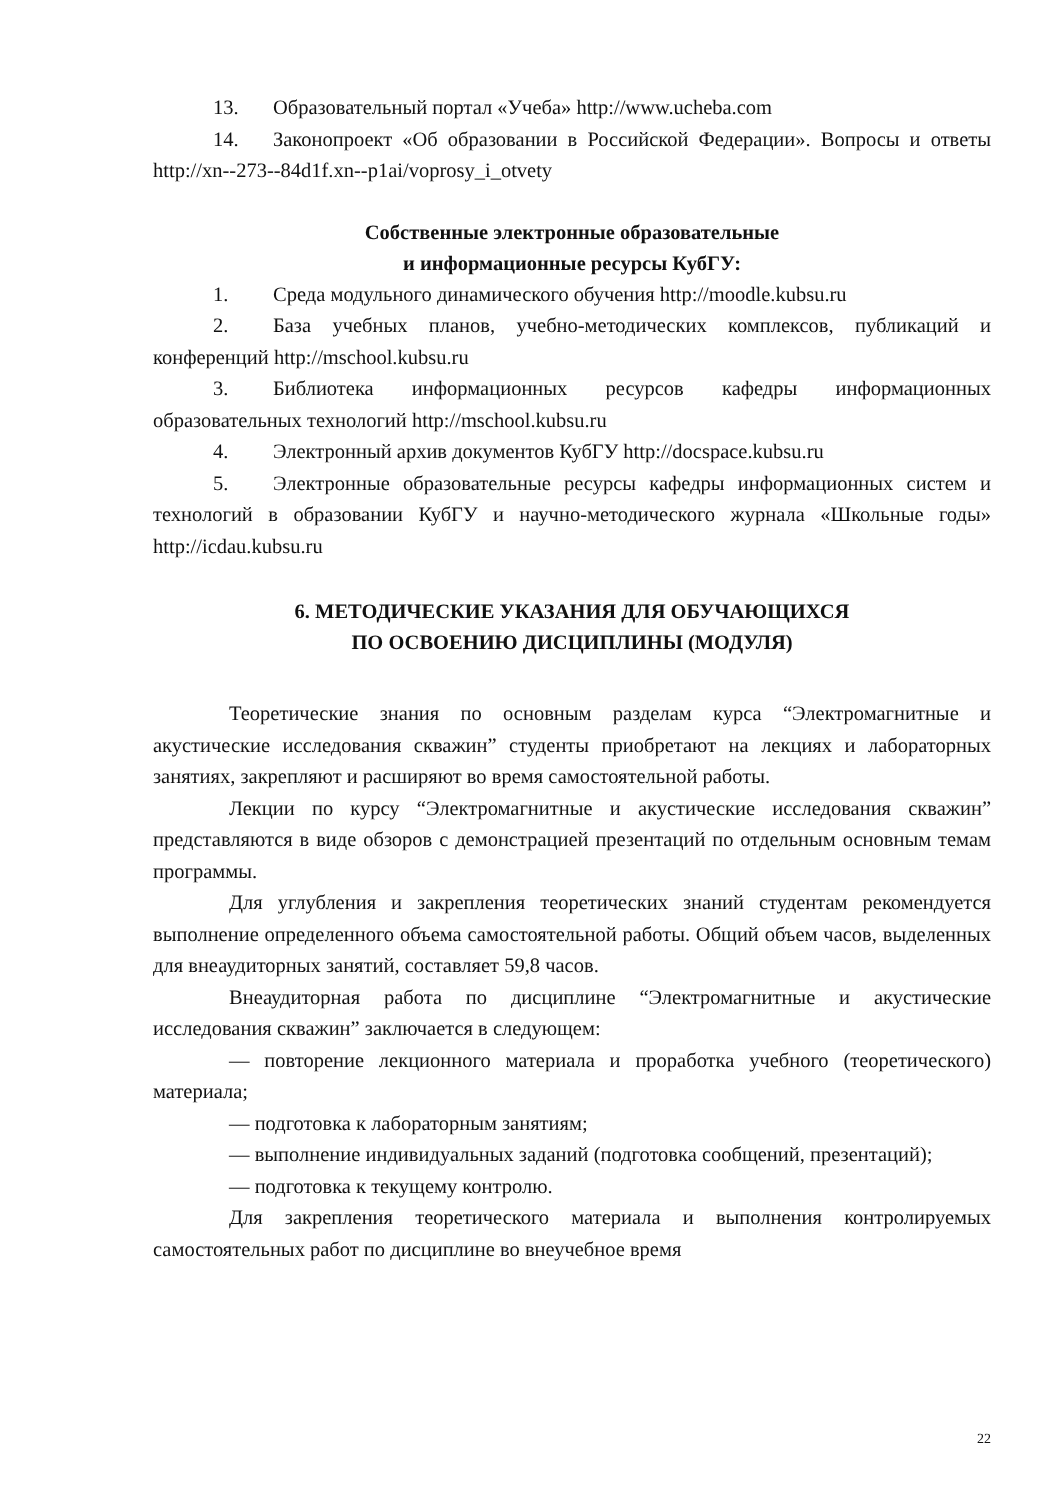13. Образовательный портал «Учеба» http://www.ucheba.com
14. Законопроект «Об образовании в Российской Федерации». Вопросы и ответы http://xn--273--84d1f.xn--p1ai/voprosy_i_otvety
Собственные электронные образовательные
и информационные ресурсы КубГУ:
1. Среда модульного динамического обучения http://moodle.kubsu.ru
2. База учебных планов, учебно-методических комплексов, публикаций и конференций http://mschool.kubsu.ru
3. Библиотека информационных ресурсов кафедры информационных образовательных технологий http://mschool.kubsu.ru
4. Электронный архив документов КубГУ http://docspace.kubsu.ru
5. Электронные образовательные ресурсы кафедры информационных систем и технологий в образовании КубГУ и научно-методического журнала «Школьные годы» http://icdau.kubsu.ru
6. МЕТОДИЧЕСКИЕ УКАЗАНИЯ ДЛЯ ОБУЧАЮЩИХСЯ
ПО ОСВОЕНИЮ ДИСЦИПЛИНЫ (МОДУЛЯ)
Теоретические знания по основным разделам курса “Электромагнитные и акустические исследования скважин” студенты приобретают на лекциях и лабораторных занятиях, закрепляют и расширяют во время самостоятельной работы.
Лекции по курсу “Электромагнитные и акустические исследования скважин” представляются в виде обзоров с демонстрацией презентаций по отдельным основным темам программы.
Для углубления и закрепления теоретических знаний студентам рекомендуется выполнение определенного объема самостоятельной работы. Общий объем часов, выделенных для внеаудиторных занятий, составляет 59,8 часов.
Внеаудиторная работа по дисциплине “Электромагнитные и акустические исследования скважин” заключается в следующем:
— повторение лекционного материала и проработка учебного (теоретического) материала;
— подготовка к лабораторным занятиям;
— выполнение индивидуальных заданий (подготовка сообщений, презентаций);
— подготовка к текущему контролю.
Для закрепления теоретического материала и выполнения контролируемых самостоятельных работ по дисциплине во внеучебное время
22